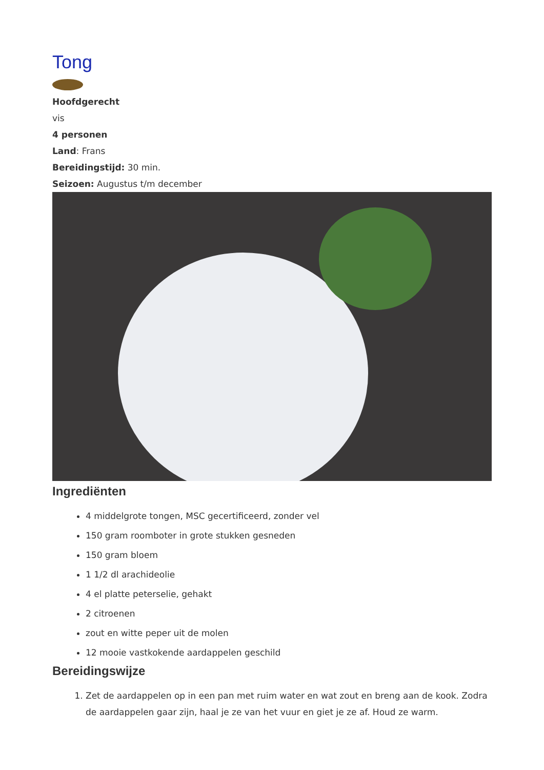Tong
Hoofdgerecht
vis
4 personen
Land: Frans
Bereidingstijd: 30 min.
Seizoen: Augustus t/m december
Ingrediënten
4 middelgrote tongen, MSC gecertificeerd, zonder vel
150 gram roomboter in grote stukken gesneden
150 gram bloem
1 1/2 dl arachideolie
4 el platte peterselie, gehakt
2 citroenen
zout en witte peper uit de molen
12 mooie vastkokende aardappelen geschild
Bereidingswijze
1. Zet de aardappelen op in een pan met ruim water en wat zout en breng aan de kook. Zodra de aardappelen gaar zijn, haal je ze van het vuur en giet je ze af. Houd ze warm.